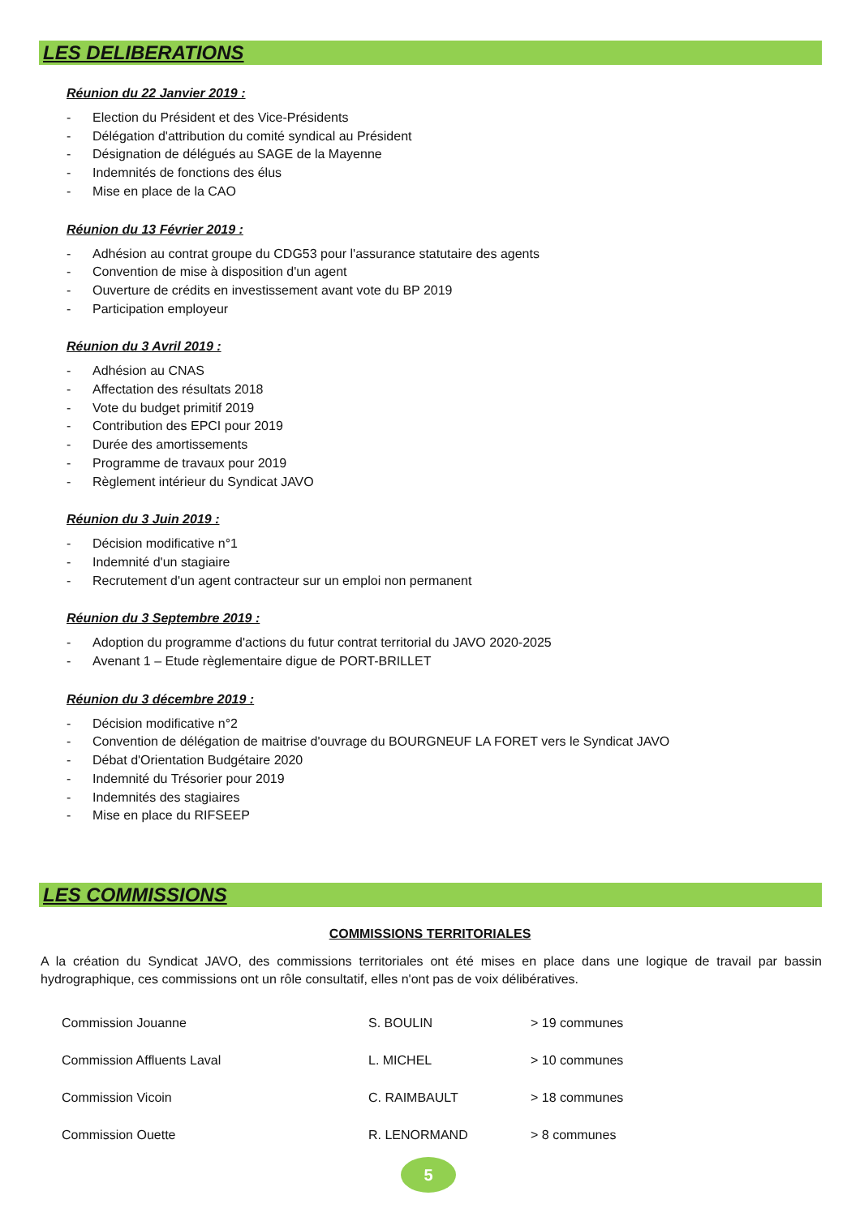LES DELIBERATIONS
Réunion du 22 Janvier 2019 :
- Election du Président et des Vice-Présidents
- Délégation d'attribution du comité syndical au Président
- Désignation de délégués au SAGE de la Mayenne
- Indemnités de fonctions des élus
- Mise en place de la CAO
Réunion du 13 Février 2019 :
- Adhésion au contrat groupe du CDG53 pour l'assurance statutaire des agents
- Convention de mise à disposition d'un agent
- Ouverture de crédits en investissement avant vote du BP 2019
- Participation employeur
Réunion du 3 Avril 2019 :
- Adhésion au CNAS
- Affectation des résultats 2018
- Vote du budget primitif 2019
- Contribution des EPCI pour 2019
- Durée des amortissements
- Programme de travaux pour 2019
- Règlement intérieur du Syndicat JAVO
Réunion du 3 Juin 2019 :
- Décision modificative n°1
- Indemnité d'un stagiaire
- Recrutement d'un agent contracteur sur un emploi non permanent
Réunion du 3 Septembre 2019 :
- Adoption du programme d'actions du futur contrat territorial du JAVO 2020-2025
- Avenant 1 – Etude règlementaire digue de PORT-BRILLET
Réunion du 3 décembre 2019 :
- Décision modificative n°2
- Convention de délégation de maitrise d'ouvrage du BOURGNEUF LA FORET vers le Syndicat JAVO
- Débat d'Orientation Budgétaire 2020
- Indemnité du Trésorier pour 2019
- Indemnités des stagiaires
- Mise en place du RIFSEEP
LES COMMISSIONS
COMMISSIONS TERRITORIALES
A la création du Syndicat JAVO, des commissions territoriales ont été mises en place dans une logique de travail par bassin hydrographique, ces commissions ont un rôle consultatif, elles n'ont pas de voix délibératives.
| Commission Jouanne | S. BOULIN | > 19 communes |
| Commission Affluents Laval | L. MICHEL | > 10 communes |
| Commission Vicoin | C. RAIMBAULT | > 18 communes |
| Commission Ouette | R. LENORMAND | > 8 communes |
5